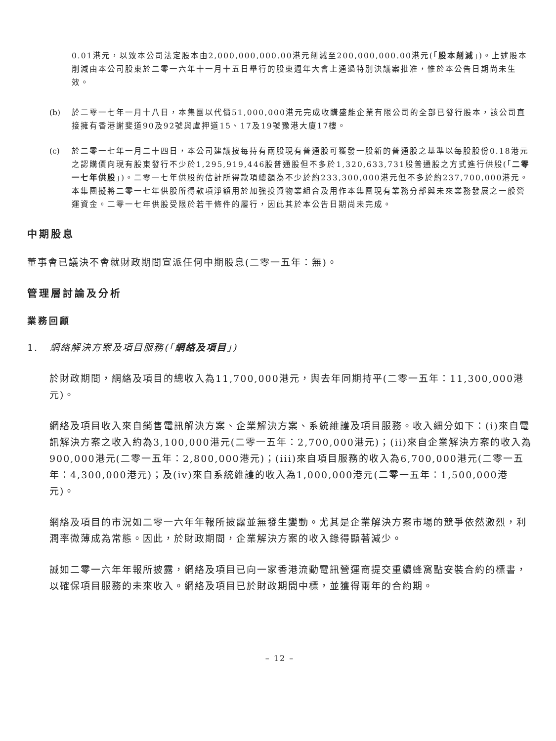0.01港元，以致本公司法定股本由2,000,000,000.00港元削減至200,000,000.00港元(「股本削減」)。上述股本削減由本公司股東於二零一六年十一月十五日舉行的股東週年大會上通過特別決議案批准，惟於本公告日期尚未生效。
(b) 於二零一七年一月十八日，本集團以代價51,000,000港元完成收購盛能企業有限公司的全部已發行股本，該公司直接擁有香港謝斐道90及92號與盧押道15、17及19號豫港大廈17樓。
(c) 於二零一七年一月二十四日，本公司建議按每持有兩股現有普通股可獲發一股新的普通股之基準以每股股份0.18港元之認購價向現有股東發行不少於1,295,919,446股普通股但不多於1,320,633,731股普通股之方式進行供股(「二零一七年供股」)。二零一七年供股的估計所得款項總額為不少於約233,300,000港元但不多於約237,700,000港元。本集團擬將二零一七年供股所得款項淨額用於加強投資物業組合及用作本集團現有業務分部與未來業務發展之一般營運資金。二零一七年供股受限於若干條件的履行，因此其於本公告日期尚未完成。
中期股息
董事會已議決不會就財政期間宣派任何中期股息(二零一五年：無)。
管理層討論及分析
業務回顧
1. 網絡解決方案及項目服務(「網絡及項目」)
於財政期間，網絡及項目的總收入為11,700,000港元，與去年同期持平(二零一五年：11,300,000港元)。
網絡及項目收入來自銷售電訊解決方案、企業解決方案、系統維護及項目服務。收入細分如下：(i)來自電訊解決方案之收入約為3,100,000港元(二零一五年：2,700,000港元)；(ii)來自企業解決方案的收入為900,000港元(二零一五年：2,800,000港元)；(iii)來自項目服務的收入為6,700,000港元(二零一五年：4,300,000港元)；及(iv)來自系統維護的收入為1,000,000港元(二零一五年：1,500,000港元)。
網絡及項目的市況如二零一六年年報所披露並無發生變動。尤其是企業解決方案市場的競爭依然激烈，利潤率微薄成為常態。因此，於財政期間，企業解決方案的收入錄得顯著減少。
誠如二零一六年年報所披露，網絡及項目已向一家香港流動電訊營運商提交重續蜂窩點安裝合約的標書，以確保項目服務的未來收入。網絡及項目已於財政期間中標，並獲得兩年的合約期。
– 12 –